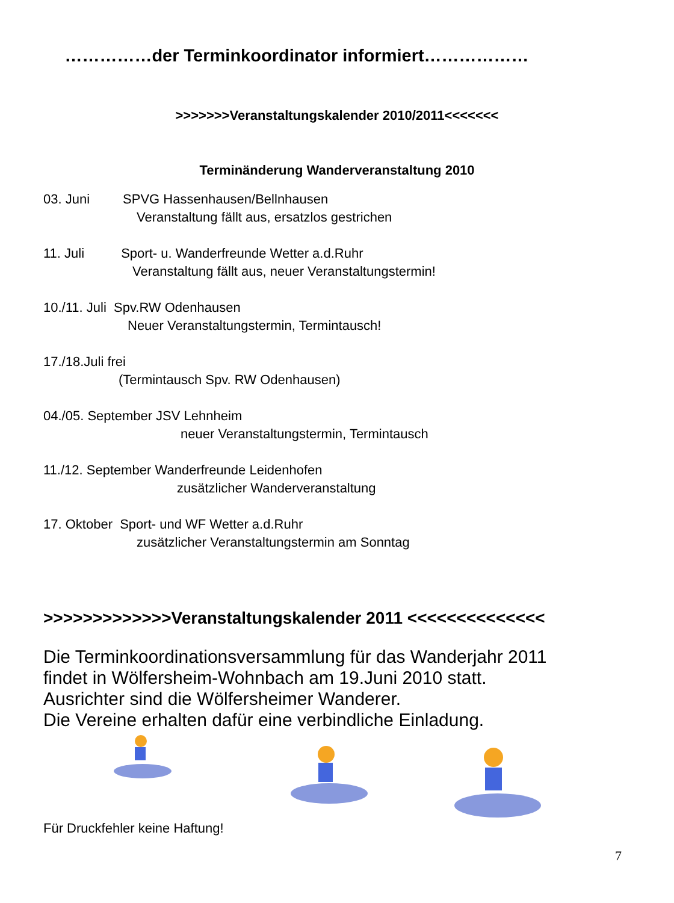……………der Terminkoordinator informiert………………
>>>>>>>Veranstaltungskalender 2010/2011<<<<<<<
Terminänderung Wanderveranstaltung 2010
03. Juni SPVG Hassenhausen/Bellnhausen
Veranstaltung fällt aus, ersatzlos gestrichen
11. Juli Sport- u. Wanderfreunde Wetter a.d.Ruhr
Veranstaltung fällt aus, neuer Veranstaltungstermin!
10./11. Juli Spv.RW Odenhausen
Neuer Veranstaltungstermin, Termintausch!
17./18.Juli frei
(Termintausch Spv. RW Odenhausen)
04./05. September JSV Lehnheim
neuer Veranstaltungstermin, Termintausch
11./12. September Wanderfreunde Leidenhofen
zusätzlicher Wanderveranstaltung
17. Oktober Sport- und WF Wetter a.d.Ruhr
zusätzlicher Veranstaltungstermin am Sonntag
>>>>>>>>>>>>>Veranstaltungskalender 2011 <<<<<<<<<<<<<<
Die Terminkoordinationsversammlung für das Wanderjahr 2011
findet in Wölfersheim-Wohnbach am 19.Juni 2010 statt.
Ausrichter sind die Wölfersheimer Wanderer.
Die Vereine erhalten dafür eine verbindliche Einladung.
Für Druckfehler keine Haftung!
7